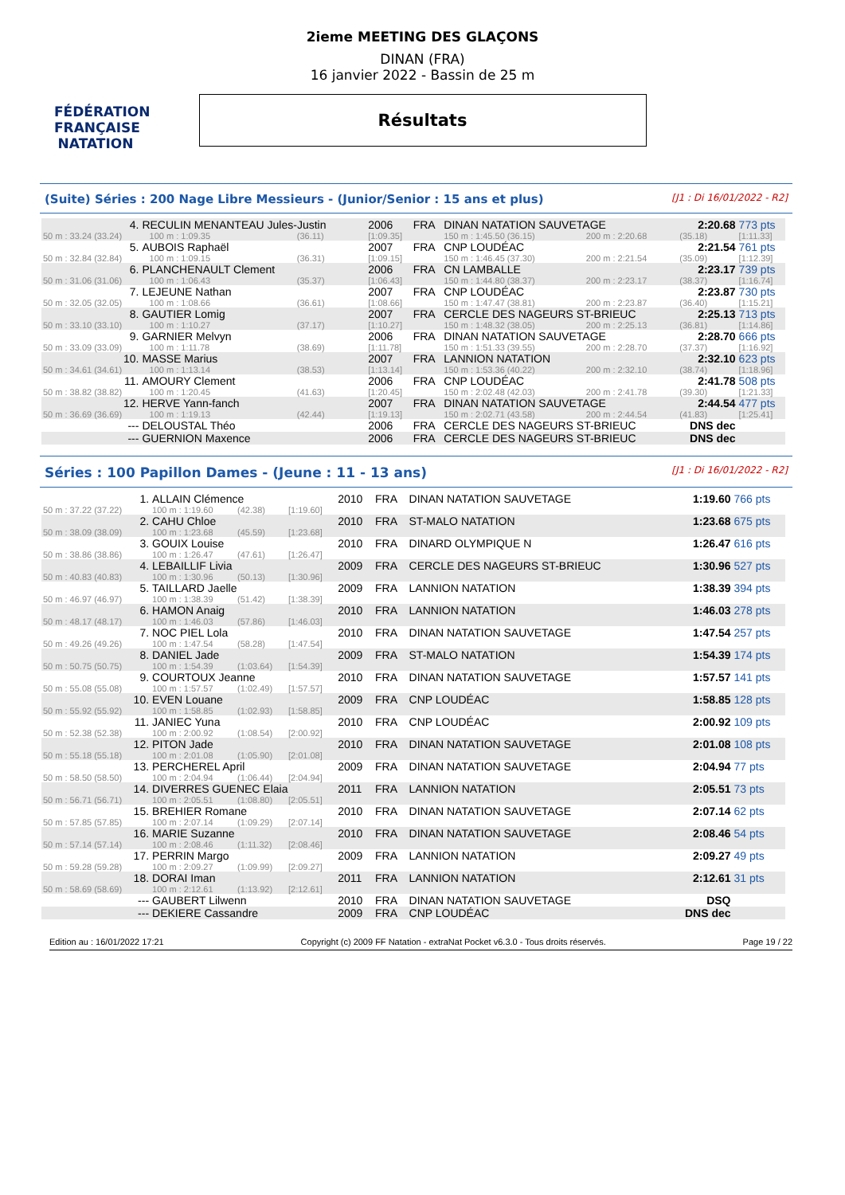FÉDÉRATION FRANÇAISE
NATATION
2ieme MEETING DES GLAÇONS
DINAN (FRA)
16 janvier 2022 - Bassin de 25 m
Résultats
(Suite) Séries : 200 Nage Libre Messieurs - (Junior/Senior : 15 ans et plus) [J1 : Di 16/01/2022 - R2]
| 4. | RECULIN MENANTEAU Jules-Justin | | | 2006 | FRA | DINAN NATATION SAUVETAGE | | | 2:20.68 | 773 pts |
| 50 m : 33.24 (33.24) | | 100 m : 1:09.35 | (36.11) | [1:09.35] | | 150 m : 1:45.50 (36.15) | | 200 m : 2:20.68 | (35.18) | [1:11.33] |
| 5. | AUBOIS Raphaël | | | 2007 | FRA | CNP LOUDÉAC | | | 2:21.54 | 761 pts |
| 50 m : 32.84 (32.84) | | 100 m : 1:09.15 | (36.31) | [1:09.15] | | 150 m : 1:46.45 (37.30) | | 200 m : 2:21.54 | (35.09) | [1:12.39] |
| 6. | PLANCHENAULT Clement | | | 2006 | FRA | CN LAMBALLE | | | 2:23.17 | 739 pts |
| 50 m : 31.06 (31.06) | | 100 m : 1:06.43 | (35.37) | [1:06.43] | | 150 m : 1:44.80 (38.37) | | 200 m : 2:23.17 | (38.37) | [1:16.74] |
| 7. | LEJEUNE Nathan | | | 2007 | FRA | CNP LOUDÉAC | | | 2:23.87 | 730 pts |
| 50 m : 32.05 (32.05) | | 100 m : 1:08.66 | (36.61) | [1:08.66] | | 150 m : 1:47.47 (38.81) | | 200 m : 2:23.87 | (36.40) | [1:15.21] |
| 8. | GAUTIER Lomig | | | 2007 | FRA | CERCLE DES NAGEURS ST-BRIEUC | | | 2:25.13 | 713 pts |
| 50 m : 33.10 (33.10) | | 100 m : 1:10.27 | (37.17) | [1:10.27] | | 150 m : 1:48.32 (38.05) | | 200 m : 2:25.13 | (36.81) | [1:14.86] |
| 9. | GARNIER Melvyn | | | 2006 | FRA | DINAN NATATION SAUVETAGE | | | 2:28.70 | 666 pts |
| 50 m : 33.09 (33.09) | | 100 m : 1:11.78 | (38.69) | [1:11.78] | | 150 m : 1:51.33 (39.55) | | 200 m : 2:28.70 | (37.37) | [1:16.92] |
| 10. | MASSE Marius | | | 2007 | FRA | LANNION NATATION | | | 2:32.10 | 623 pts |
| 50 m : 34.61 (34.61) | | 100 m : 1:13.14 | (38.53) | [1:13.14] | | 150 m : 1:53.36 (40.22) | | 200 m : 2:32.10 | (38.74) | [1:18.96] |
| 11. | AMOURY Clement | | | 2006 | FRA | CNP LOUDÉAC | | | 2:41.78 | 508 pts |
| 50 m : 38.82 (38.82) | | 100 m : 1:20.45 | (41.63) | [1:20.45] | | 150 m : 2:02.48 (42.03) | | 200 m : 2:41.78 | (39.30) | [1:21.33] |
| 12. | HERVE Yann-fanch | | | 2007 | FRA | DINAN NATATION SAUVETAGE | | | 2:44.54 | 477 pts |
| 50 m : 36.69 (36.69) | | 100 m : 1:19.13 | (42.44) | [1:19.13] | | 150 m : 2:02.71 (43.58) | | 200 m : 2:44.54 | (41.83) | [1:25.41] |
| --- | DELOUSTAL Théo | | | 2006 | FRA | CERCLE DES NAGEURS ST-BRIEUC | | | DNS dec | |
| --- | GUERNION Maxence | | | 2006 | FRA | CERCLE DES NAGEURS ST-BRIEUC | | | DNS dec | |
Séries : 100 Papillon Dames - (Jeune : 11 - 13 ans) [J1 : Di 16/01/2022 - R2]
| 1. | ALLAIN Clémence | | | 2010 | FRA | DINAN NATATION SAUVETAGE | 1:19.60 | 766 pts |
| 50 m : 37.22 (37.22) | 100 m : 1:19.60 | (42.38) | [1:19.60] | | | | | |
| 2. | CAHU Chloe | | | 2010 | FRA | ST-MALO NATATION | 1:23.68 | 675 pts |
| 50 m : 38.09 (38.09) | 100 m : 1:23.68 | (45.59) | [1:23.68] | | | | | |
| 3. | GOUIX Louise | | | 2010 | FRA | DINARD OLYMPIQUE N | 1:26.47 | 616 pts |
| 50 m : 38.86 (38.86) | 100 m : 1:26.47 | (47.61) | [1:26.47] | | | | | |
| 4. | LEBAILLIF Livia | | | 2009 | FRA | CERCLE DES NAGEURS ST-BRIEUC | 1:30.96 | 527 pts |
| 50 m : 40.83 (40.83) | 100 m : 1:30.96 | (50.13) | [1:30.96] | | | | | |
| 5. | TAILLARD Jaelle | | | 2009 | FRA | LANNION NATATION | 1:38.39 | 394 pts |
| 50 m : 46.97 (46.97) | 100 m : 1:38.39 | (51.42) | [1:38.39] | | | | | |
| 6. | HAMON Anaig | | | 2010 | FRA | LANNION NATATION | 1:46.03 | 278 pts |
| 50 m : 48.17 (48.17) | 100 m : 1:46.03 | (57.86) | [1:46.03] | | | | | |
| 7. | NOC PIEL Lola | | | 2010 | FRA | DINAN NATATION SAUVETAGE | 1:47.54 | 257 pts |
| 50 m : 49.26 (49.26) | 100 m : 1:47.54 | (58.28) | [1:47.54] | | | | | |
| 8. | DANIEL Jade | | | 2009 | FRA | ST-MALO NATATION | 1:54.39 | 174 pts |
| 50 m : 50.75 (50.75) | 100 m : 1:54.39 | (1:03.64) | [1:54.39] | | | | | |
| 9. | COURTOUX Jeanne | | | 2010 | FRA | DINAN NATATION SAUVETAGE | 1:57.57 | 141 pts |
| 50 m : 55.08 (55.08) | 100 m : 1:57.57 | (1:02.49) | [1:57.57] | | | | | |
| 10. | EVEN Louane | | | 2009 | FRA | CNP LOUDÉAC | 1:58.85 | 128 pts |
| 50 m : 55.92 (55.92) | 100 m : 1:58.85 | (1:02.93) | [1:58.85] | | | | | |
| 11. | JANIEC Yuna | | | 2010 | FRA | CNP LOUDÉAC | 2:00.92 | 109 pts |
| 50 m : 52.38 (52.38) | 100 m : 2:00.92 | (1:08.54) | [2:00.92] | | | | | |
| 12. | PITON Jade | | | 2010 | FRA | DINAN NATATION SAUVETAGE | 2:01.08 | 108 pts |
| 50 m : 55.18 (55.18) | 100 m : 2:01.08 | (1:05.90) | [2:01.08] | | | | | |
| 13. | PERCHEREL April | | | 2009 | FRA | DINAN NATATION SAUVETAGE | 2:04.94 | 77 pts |
| 50 m : 58.50 (58.50) | 100 m : 2:04.94 | (1:06.44) | [2:04.94] | | | | | |
| 14. | DIVERRES GUENEC Elaia | | | 2011 | FRA | LANNION NATATION | 2:05.51 | 73 pts |
| 50 m : 56.71 (56.71) | 100 m : 2:05.51 | (1:08.80) | [2:05.51] | | | | | |
| 15. | BREHIER Romane | | | 2010 | FRA | DINAN NATATION SAUVETAGE | 2:07.14 | 62 pts |
| 50 m : 57.85 (57.85) | 100 m : 2:07.14 | (1:09.29) | [2:07.14] | | | | | |
| 16. | MARIE Suzanne | | | 2010 | FRA | DINAN NATATION SAUVETAGE | 2:08.46 | 54 pts |
| 50 m : 57.14 (57.14) | 100 m : 2:08.46 | (1:11.32) | [2:08.46] | | | | | |
| 17. | PERRIN Margo | | | 2009 | FRA | LANNION NATATION | 2:09.27 | 49 pts |
| 50 m : 59.28 (59.28) | 100 m : 2:09.27 | (1:09.99) | [2:09.27] | | | | | |
| 18. | DORAI Iman | | | 2011 | FRA | LANNION NATATION | 2:12.61 | 31 pts |
| 50 m : 58.69 (58.69) | 100 m : 2:12.61 | (1:13.92) | [2:12.61] | | | | | |
| --- | GAUBERT Lilwenn | | | 2010 | FRA | DINAN NATATION SAUVETAGE | DSQ | |
| --- | DEKIERE Cassandre | | | 2009 | FRA | CNP LOUDÉAC | DNS dec | |
Edition au : 16/01/2022 17:21 Copyright (c) 2009 FF Natation - extraNat Pocket v6.3.0 - Tous droits réservés. Page 19 / 22